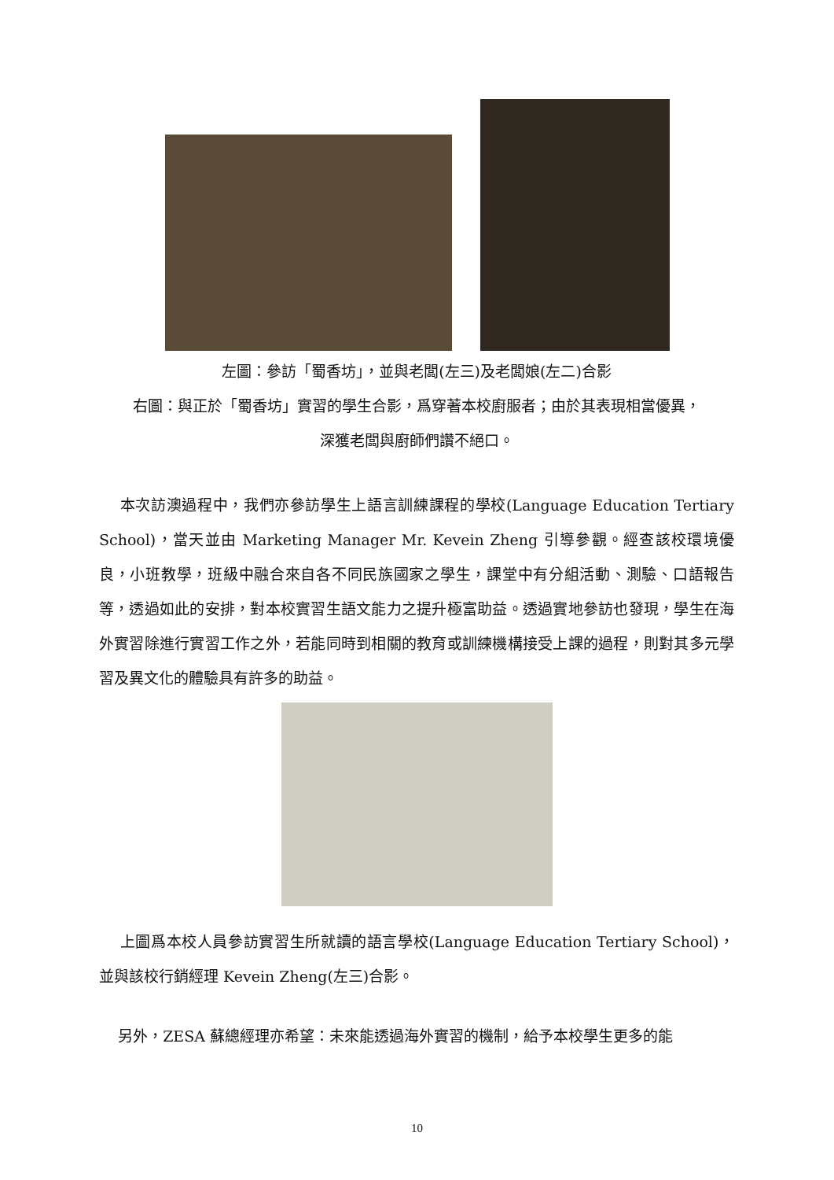左圖：參訪「蜀香坊」，並與老闆(左三)及老闆娘(左二)合影
右圖：與正於「蜀香坊」實習的學生合影，爲穿著本校廚服者；由於其表現相當優異，
深獲老闆與廚師們讚不絕口。
本次訪澳過程中，我們亦參訪學生上語言訓練課程的學校(Language Education Tertiary School)，當天並由 Marketing Manager Mr. Kevein Zheng 引導參觀。經查該校環境優良，小班教學，班級中融合來自各不同民族國家之學生，課堂中有分組活動、測驗、口語報告等，透過如此的安排，對本校實習生語文能力之提升極富助益。透過實地參訪也發現，學生在海外實習除進行實習工作之外，若能同時到相關的教育或訓練機構接受上課的過程，則對其多元學習及異文化的體驗具有許多的助益。
上圖爲本校人員參訪實習生所就讀的語言學校(Language Education Tertiary School)，並與該校行銷經理 Kevein Zheng(左三)合影。
另外，ZESA 蘇總經理亦希望：未來能透過海外實習的機制，給予本校學生更多的能
10